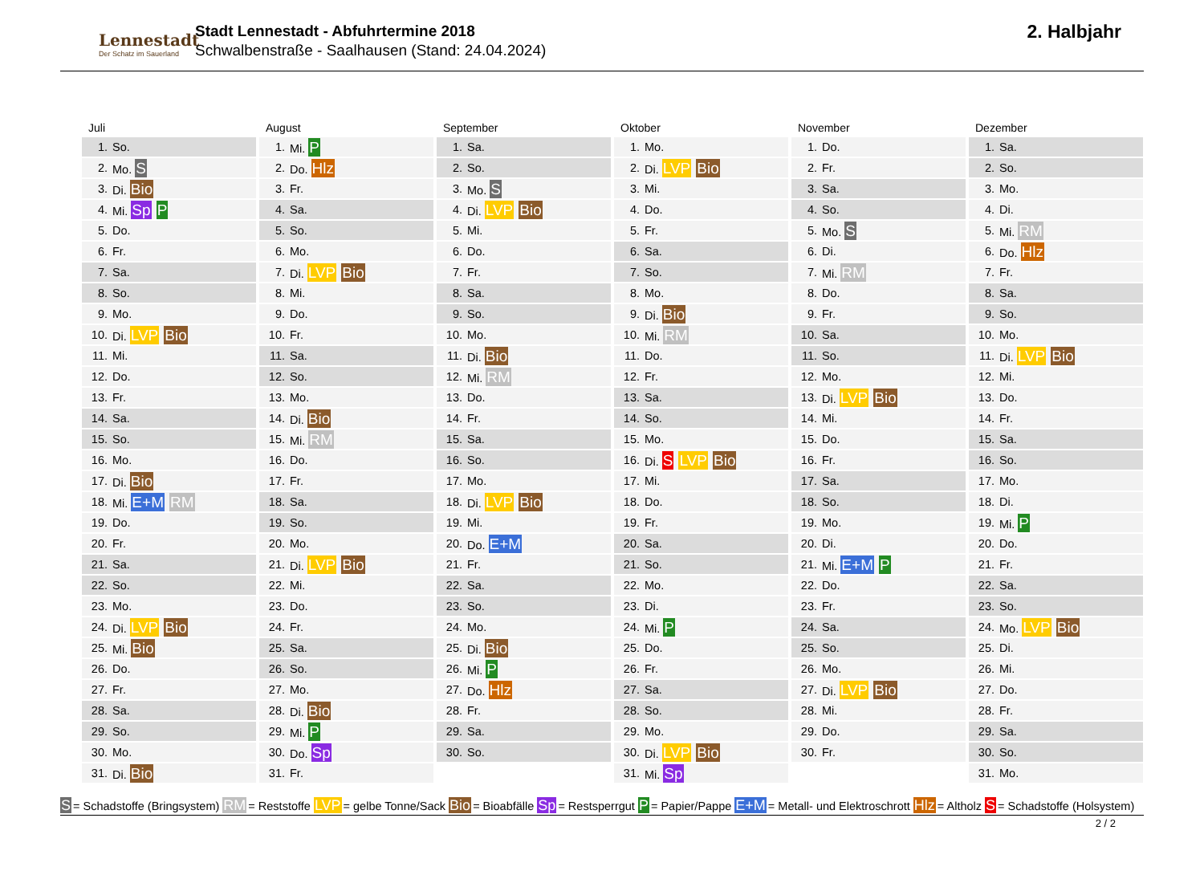Lennestadt
Der Schatz im Sauerland
Stadt Lennestadt - Abfuhrtermine 2018
Schwalbenstraße - Saalhausen (Stand: 24.04.2024)
2. Halbjahr
Juli
| 1. | So. |
| 2. | Mo. S |
| 3. | Di. Bio |
| 4. | Mi. Sp P |
| 5. | Do. |
| 6. | Fr. |
| 7. | Sa. |
| 8. | So. |
| 9. | Mo. |
| 10. | Di. LVP Bio |
| 11. | Mi. |
| 12. | Do. |
| 13. | Fr. |
| 14. | Sa. |
| 15. | So. |
| 16. | Mo. |
| 17. | Di. Bio |
| 18. | Mi. E+M RM |
| 19. | Do. |
| 20. | Fr. |
| 21. | Sa. |
| 22. | So. |
| 23. | Mo. |
| 24. | Di. LVP Bio |
| 25. | Mi. Bio |
| 26. | Do. |
| 27. | Fr. |
| 28. | Sa. |
| 29. | So. |
| 30. | Mo. |
| 31. | Di. Bio |
August
| 1. | Mi. P |
| 2. | Do. Hlz |
| 3. | Fr. |
| 4. | Sa. |
| 5. | So. |
| 6. | Mo. |
| 7. | Di. LVP Bio |
| 8. | Mi. |
| 9. | Do. |
| 10. | Fr. |
| 11. | Sa. |
| 12. | So. |
| 13. | Mo. |
| 14. | Di. Bio |
| 15. | Mi. RM |
| 16. | Do. |
| 17. | Fr. |
| 18. | Sa. |
| 19. | So. |
| 20. | Mo. |
| 21. | Di. LVP Bio |
| 22. | Mi. |
| 23. | Do. |
| 24. | Fr. |
| 25. | Sa. |
| 26. | So. |
| 27. | Mo. |
| 28. | Di. Bio |
| 29. | Mi. P |
| 30. | Do. Sp |
| 31. | Fr. |
September
| 1. | Sa. |
| 2. | So. |
| 3. | Mo. S |
| 4. | Di. LVP Bio |
| 5. | Mi. |
| 6. | Do. |
| 7. | Fr. |
| 8. | Sa. |
| 9. | So. |
| 10. | Mo. |
| 11. | Di. Bio |
| 12. | Mi. RM |
| 13. | Do. |
| 14. | Fr. |
| 15. | Sa. |
| 16. | So. |
| 17. | Mo. |
| 18. | Di. LVP Bio |
| 19. | Mi. |
| 20. | Do. E+M |
| 21. | Fr. |
| 22. | Sa. |
| 23. | So. |
| 24. | Mo. |
| 25. | Di. Bio |
| 26. | Mi. P |
| 27. | Do. Hlz |
| 28. | Fr. |
| 29. | Sa. |
| 30. | So. |
Oktober
| 1. | Mo. |
| 2. | Di. LVP Bio |
| 3. | Mi. |
| 4. | Do. |
| 5. | Fr. |
| 6. | Sa. |
| 7. | So. |
| 8. | Mo. |
| 9. | Di. Bio |
| 10. | Mi. RM |
| 11. | Do. |
| 12. | Fr. |
| 13. | Sa. |
| 14. | So. |
| 15. | Mo. |
| 16. | Di. S LVP Bio |
| 17. | Mi. |
| 18. | Do. |
| 19. | Fr. |
| 20. | Sa. |
| 21. | So. |
| 22. | Mo. |
| 23. | Di. |
| 24. | Mi. P |
| 25. | Do. |
| 26. | Fr. |
| 27. | Sa. |
| 28. | So. |
| 29. | Mo. |
| 30. | Di. LVP Bio |
| 31. | Mi. Sp |
November
| 1. | Do. |
| 2. | Fr. |
| 3. | Sa. |
| 4. | So. |
| 5. | Mo. S |
| 6. | Di. |
| 7. | Mi. RM |
| 8. | Do. |
| 9. | Fr. |
| 10. | Sa. |
| 11. | So. |
| 12. | Mo. |
| 13. | Di. LVP Bio |
| 14. | Mi. |
| 15. | Do. |
| 16. | Fr. |
| 17. | Sa. |
| 18. | So. |
| 19. | Mo. |
| 20. | Di. |
| 21. | Mi. E+M P |
| 22. | Do. |
| 23. | Fr. |
| 24. | Sa. |
| 25. | So. |
| 26. | Mo. |
| 27. | Di. LVP Bio |
| 28. | Mi. |
| 29. | Do. |
| 30. | Fr. |
Dezember
| 1. | Sa. |
| 2. | So. |
| 3. | Mo. |
| 4. | Di. |
| 5. | Mi. RM |
| 6. | Do. Hlz |
| 7. | Fr. |
| 8. | Sa. |
| 9. | So. |
| 10. | Mo. |
| 11. | Di. LVP Bio |
| 12. | Mi. |
| 13. | Do. |
| 14. | Fr. |
| 15. | Sa. |
| 16. | So. |
| 17. | Mo. |
| 18. | Di. |
| 19. | Mi. P |
| 20. | Do. |
| 21. | Fr. |
| 22. | Sa. |
| 23. | So. |
| 24. | Mo. LVP Bio |
| 25. | Di. |
| 26. | Mi. |
| 27. | Do. |
| 28. | Fr. |
| 29. | Sa. |
| 30. | So. |
| 31. | Mo. |
S = Schadstoffe (Bringsystem) RM = Reststoffe LVP = gelbe Tonne/Sack Bio = Bioabfälle Sp = Restsperrgut P = Papier/Pappe E+M = Metall- und Elektroschrott Hlz = Altholz S = Schadstoffe (Holsystem)
2 / 2